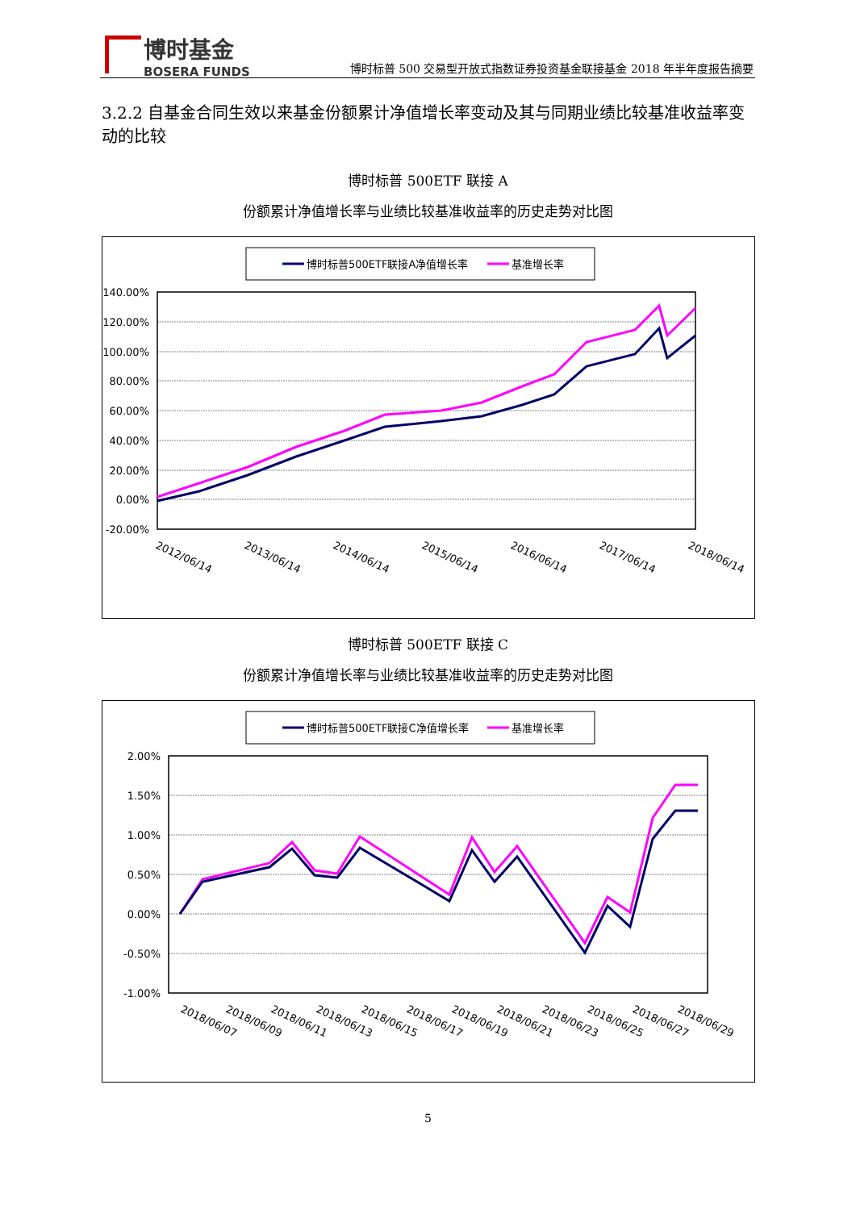博时基金
BOSERA FUNDS
博时标普 500 交易型开放式指数证券投资基金联接基金 2018 年半年度报告摘要
3.2.2 自基金合同生效以来基金份额累计净值增长率变动及其与同期业绩比较基准收益率变动的比较
博时标普 500ETF 联接 A
份额累计净值增长率与业绩比较基准收益率的历史走势对比图
博时标普500ETF联接A净值增长率
基准增长率
140.00%
120.00%
100.00%
80.00%
60.00%
40.00%
20.00%
0.00%
-20.00%
2012/06/14
2013/06/14
2014/06/14
2015/06/14
2016/06/14
2017/06/14
2018/06/14
博时标普 500ETF 联接 C
份额累计净值增长率与业绩比较基准收益率的历史走势对比图
博时标普500ETF联接C净值增长率
基准增长率
2.00%
1.50%
1.00%
0.50%
0.00%
-0.50%
-1.00%
2018/06/07
2018/06/09
2018/06/11
2018/06/13
2018/06/15
2018/06/17
2018/06/19
2018/06/21
2018/06/23
2018/06/25
2018/06/27
2018/06/29
5